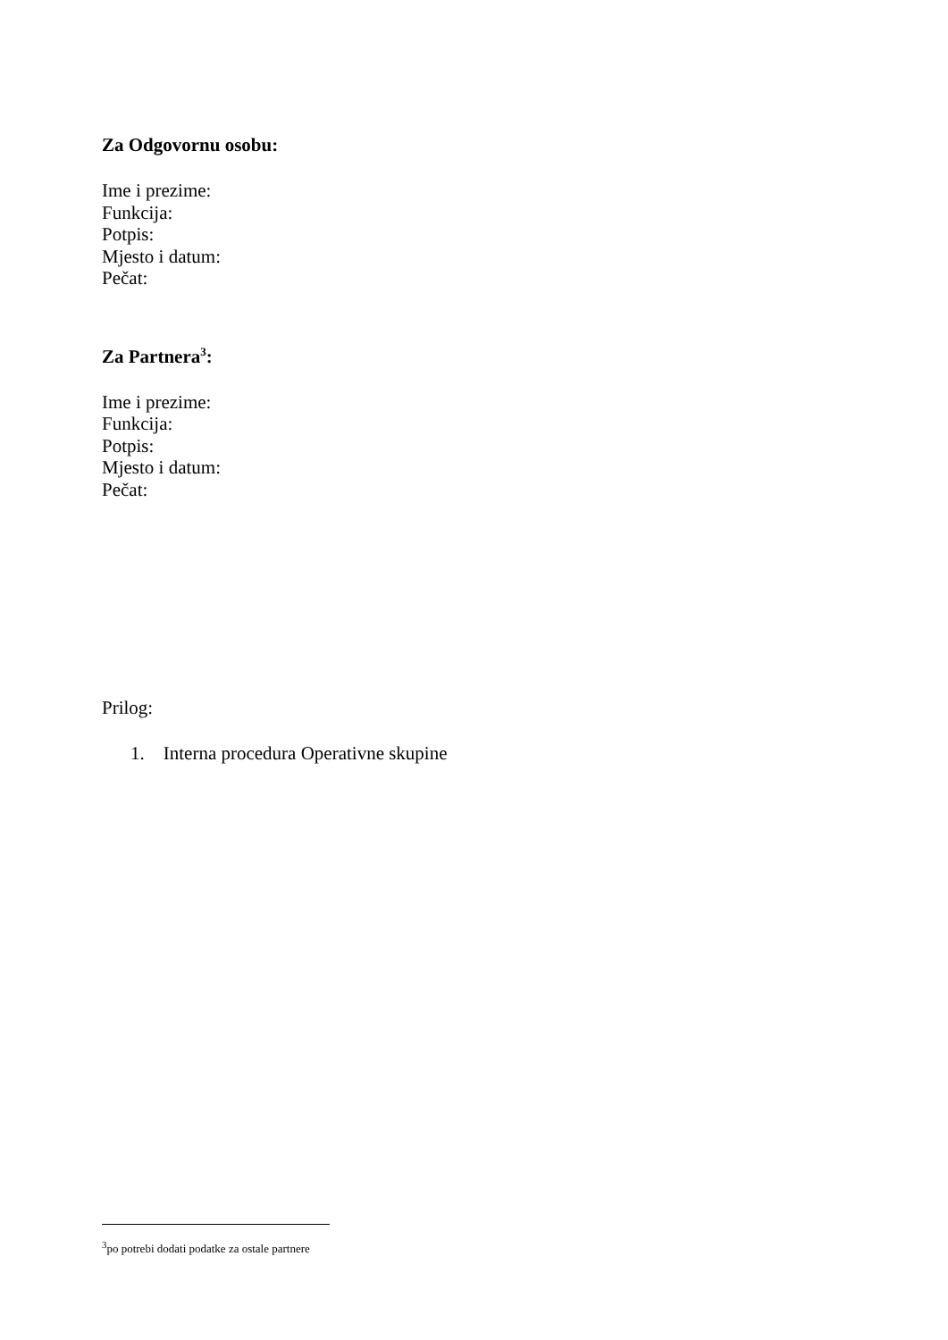Za Odgovornu osobu:
Ime i prezime:
Funkcija:
Potpis:
Mjesto i datum:
Pečat:
Za Partnera<sup>3</sup>:
Ime i prezime:
Funkcija:
Potpis:
Mjesto i datum:
Pečat:
Prilog:
1. Interna procedura Operativne skupine
<sup>3</sup> po potrebi dodati podatke za ostale partnere